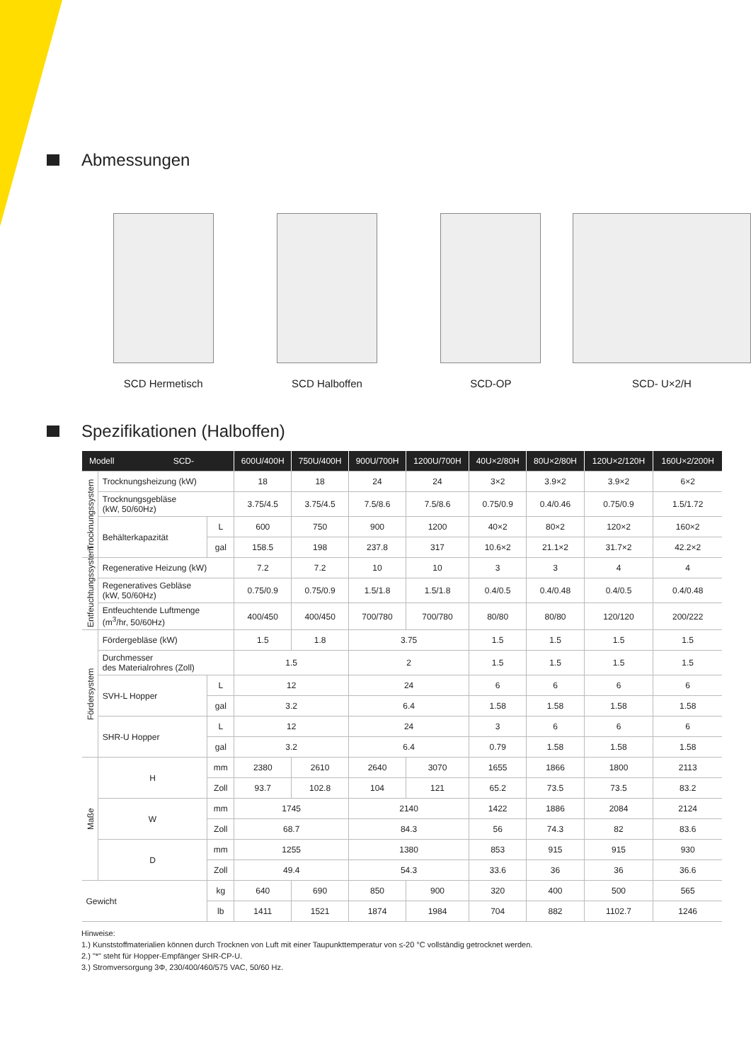Abmessungen
SCD Hermetisch SCD Halboffen SCD-OP SCD- U×2/H
Spezifikationen (Halboffen)
| Modell SCD- | | | 600U/400H | 750U/400H | 900U/700H | 1200U/700H | 40U×2/80H | 80U×2/80H | 120U×2/120H | 160U×2/200H |
| --- | --- | --- | --- | --- | --- | --- | --- | --- | --- | --- |
| Trocknungssystem | Trocknungsheizung (kW) | | 18 | 18 | 24 | 24 | 3×2 | 3.9×2 | 3.9×2 | 6×2 |
| | Trocknungsgebläse (kW, 50/60Hz) | | 3.75/4.5 | 3.75/4.5 | 7.5/8.6 | 7.5/8.6 | 0.75/0.9 | 0.4/0.46 | 0.75/0.9 | 1.5/1.72 |
| | Behälterkapazität | L | 600 | 750 | 900 | 1200 | 40×2 | 80×2 | 120×2 | 160×2 |
| | | gal | 158.5 | 198 | 237.8 | 317 | 10.6×2 | 21.1×2 | 31.7×2 | 42.2×2 |
| Entfeuchtungssystem | Regenerative Heizung (kW) | | 7.2 | 7.2 | 10 | 10 | 3 | 3 | 4 | 4 |
| | Regeneratives Gebläse (kW, 50/60Hz) | | 0.75/0.9 | 0.75/0.9 | 1.5/1.8 | 1.5/1.8 | 0.4/0.5 | 0.4/0.48 | 0.4/0.5 | 0.4/0.48 |
| | Entfeuchtende Luftmenge (m<sup>3</sup>/hr, 50/60Hz) | | 400/450 | 400/450 | 700/780 | 700/780 | 80/80 | 80/80 | 120/120 | 200/222 |
| Fördersystem | Fördergebläse (kW) | | 1.5 | 1.8 | 3.75 | | 1.5 | 1.5 | 1.5 | 1.5 |
| | Durchmesser des Materialrohres (Zoll) | | 1.5 | | 2 | | 1.5 | 1.5 | 1.5 | 1.5 |
| | SVH-L Hopper | L | 12 | | 24 | | 6 | 6 | 6 | 6 |
| | | gal | 3.2 | | 6.4 | | 1.58 | 1.58 | 1.58 | 1.58 |
| | SHR-U Hopper | L | 12 | | 24 | | 3 | 6 | 6 | 6 |
| | | gal | 3.2 | | 6.4 | | 0.79 | 1.58 | 1.58 | 1.58 |
| Maße | H | mm | 2380 | 2610 | 2640 | 3070 | 1655 | 1866 | 1800 | 2113 |
| | | Zoll | 93.7 | 102.8 | 104 | 121 | 65.2 | 73.5 | 73.5 | 83.2 |
| | W | mm | 1745 | | 2140 | | 1422 | 1886 | 2084 | 2124 |
| | | Zoll | 68.7 | | 84.3 | | 56 | 74.3 | 82 | 83.6 |
| | D | mm | 1255 | | 1380 | | 853 | 915 | 915 | 930 |
| | | Zoll | 49.4 | | 54.3 | | 33.6 | 36 | 36 | 36.6 |
| Gewicht | | kg | 640 | 690 | 850 | 900 | 320 | 400 | 500 | 565 |
| | | lb | 1411 | 1521 | 1874 | 1984 | 704 | 882 | 1102.7 | 1246 |
Hinweise:
1.) Kunststoffmaterialien können durch Trocknen von Luft mit einer Taupunkttemperatur von ≤-20 °C vollständig getrocknet werden.
2.) "*" steht für Hopper-Empfänger SHR-CP-U.
3.) Stromversorgung 3Φ, 230/400/460/575 VAC, 50/60 Hz.